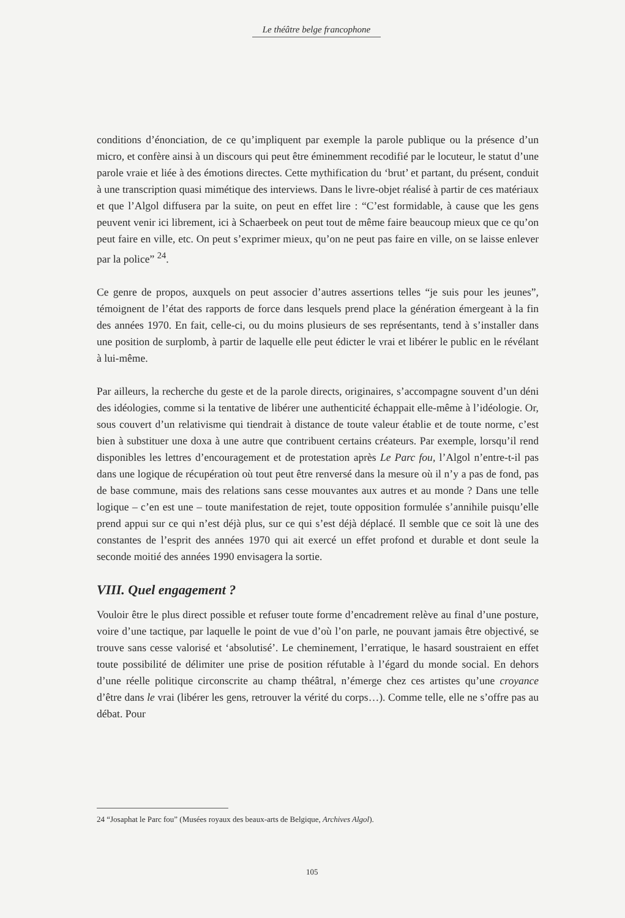Le théâtre belge francophone
conditions d’énonciation, de ce qu’impliquent par exemple la parole publique ou la présence d’un micro, et confère ainsi à un discours qui peut être éminemment recodifié par le locuteur, le statut d’une parole vraie et liée à des émotions directes. Cette mythification du ‘brut’ et partant, du présent, conduit à une transcription quasi mimétique des interviews. Dans le livre-objet réalisé à partir de ces matériaux et que l’Algol diffusera par la suite, on peut en effet lire : “C’est formidable, à cause que les gens peuvent venir ici librement, ici à Schaerbeek on peut tout de même faire beaucoup mieux que ce qu’on peut faire en ville, etc. On peut s’exprimer mieux, qu’on ne peut pas faire en ville, on se laisse enlever par la police” <sup>24</sup>.
Ce genre de propos, auxquels on peut associer d’autres assertions telles “je suis pour les jeunes”, témoignent de l’état des rapports de force dans lesquels prend place la génération émergeant à la fin des années 1970. En fait, celle-ci, ou du moins plusieurs de ses représentants, tend à s’installer dans une position de surplomb, à partir de laquelle elle peut édicter le vrai et libérer le public en le révélant à lui-même.
Par ailleurs, la recherche du geste et de la parole directs, originaires, s’accompagne souvent d’un déni des idéologies, comme si la tentative de libérer une authenticité échappait elle-même à l’idéologie. Or, sous couvert d’un relativisme qui tiendrait à distance de toute valeur établie et de toute norme, c’est bien à substituer une doxa à une autre que contribuent certains créateurs. Par exemple, lorsqu’il rend disponibles les lettres d’encouragement et de protestation après Le Parc fou, l’Algol n’entre-t-il pas dans une logique de récupération où tout peut être renversé dans la mesure où il n’y a pas de fond, pas de base commune, mais des relations sans cesse mouvantes aux autres et au monde ? Dans une telle logique – c’en est une – toute manifestation de rejet, toute opposition formulée s’annihile puisqu’elle prend appui sur ce qui n’est déjà plus, sur ce qui s’est déjà déplacé. Il semble que ce soit là une des constantes de l’esprit des années 1970 qui ait exercé un effet profond et durable et dont seule la seconde moitié des années 1990 envisagera la sortie.
VIII. Quel engagement ?
Vouloir être le plus direct possible et refuser toute forme d’encadrement relève au final d’une posture, voire d’une tactique, par laquelle le point de vue d’où l’on parle, ne pouvant jamais être objectivé, se trouve sans cesse valorisé et ‘absolutisé’. Le cheminement, l’erratique, le hasard soustraient en effet toute possibilité de délimiter une prise de position réfutable à l’égard du monde social. En dehors d’une réelle politique circonscrite au champ théâtral, n’émerge chez ces artistes qu’une croyance d’être dans le vrai (libérer les gens, retrouver la vérité du corps…). Comme telle, elle ne s’offre pas au débat. Pour
24 “Josaphat le Parc fou” (Musées royaux des beaux-arts de Belgique, Archives Algol).
105